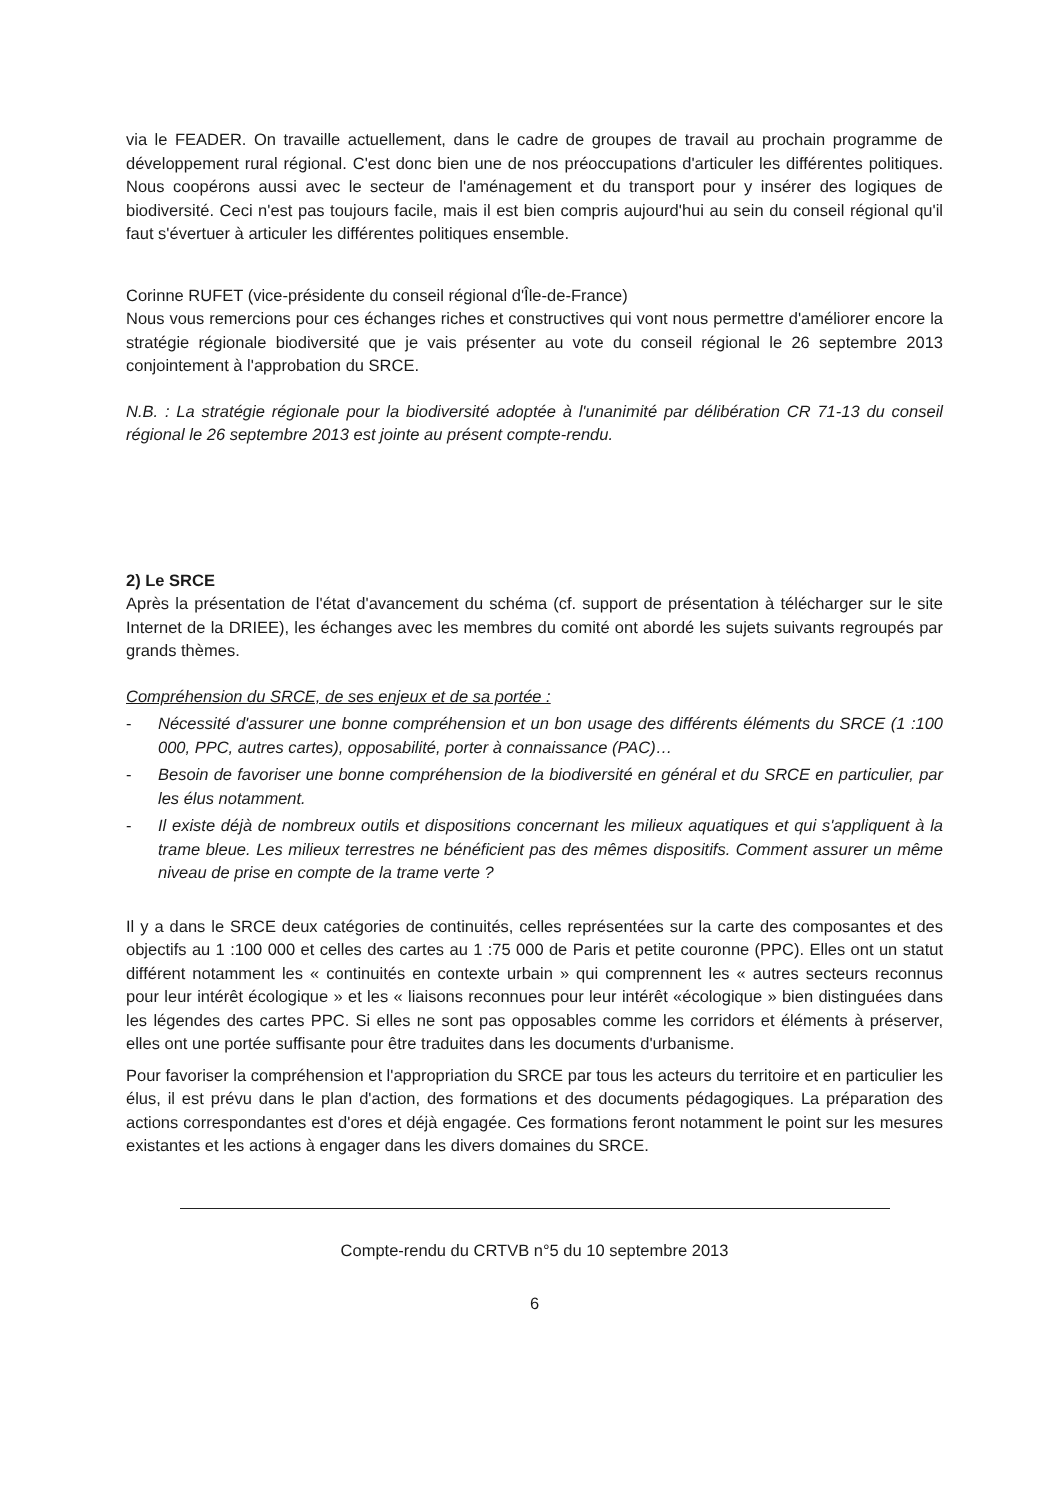via le FEADER. On travaille actuellement, dans le cadre de groupes de travail au prochain programme de développement rural régional. C'est donc bien une de nos préoccupations d'articuler les différentes politiques. Nous coopérons aussi avec le secteur de l'aménagement et du transport pour y insérer des logiques de biodiversité. Ceci n'est pas toujours facile, mais il est bien compris aujourd'hui au sein du conseil régional qu'il faut s'évertuer à articuler les différentes politiques ensemble.
Corinne RUFET (vice-présidente du conseil régional d'Île-de-France)
Nous vous remercions pour ces échanges riches et constructives qui vont nous permettre d'améliorer encore la stratégie régionale biodiversité que je vais présenter au vote du conseil régional le 26 septembre 2013 conjointement à l'approbation du SRCE.
N.B. : La stratégie régionale pour la biodiversité adoptée à l'unanimité par délibération CR 71-13 du conseil régional le 26 septembre 2013 est jointe au présent compte-rendu.
2) Le SRCE
Après la présentation de l'état d'avancement du schéma (cf. support de présentation à télécharger sur le site Internet de la DRIEE), les échanges avec les membres du comité ont abordé les sujets suivants regroupés par grands thèmes.
Compréhension du SRCE, de ses enjeux et de sa portée :
- Nécessité d'assurer une bonne compréhension et un bon usage des différents éléments du SRCE (1 :100 000, PPC, autres cartes), opposabilité, porter à connaissance (PAC)…
- Besoin de favoriser une bonne compréhension de la biodiversité en général et du SRCE en particulier, par les élus notamment.
- Il existe déjà de nombreux outils et dispositions concernant les milieux aquatiques et qui s'appliquent à la trame bleue. Les milieux terrestres ne bénéficient pas des mêmes dispositifs. Comment assurer un même niveau de prise en compte de la trame verte ?
Il y a dans le SRCE deux catégories de continuités, celles représentées sur la carte des composantes et des objectifs au 1 :100 000 et celles des cartes au 1 :75 000 de Paris et petite couronne (PPC). Elles ont un statut différent notamment les « continuités en contexte urbain » qui comprennent les « autres secteurs reconnus pour leur intérêt écologique » et les « liaisons reconnues pour leur intérêt «écologique » bien distinguées dans les légendes des cartes PPC. Si elles ne sont pas opposables comme les corridors et éléments à préserver, elles ont une portée suffisante pour être traduites dans les documents d'urbanisme.
Pour favoriser la compréhension et l'appropriation du SRCE par tous les acteurs du territoire et en particulier les élus, il est prévu dans le plan d'action, des formations et des documents pédagogiques. La préparation des actions correspondantes est d'ores et déjà engagée. Ces formations feront notamment le point sur les mesures existantes et les actions à engager dans les divers domaines du SRCE.
Compte-rendu du CRTVB n°5 du 10 septembre 2013
6